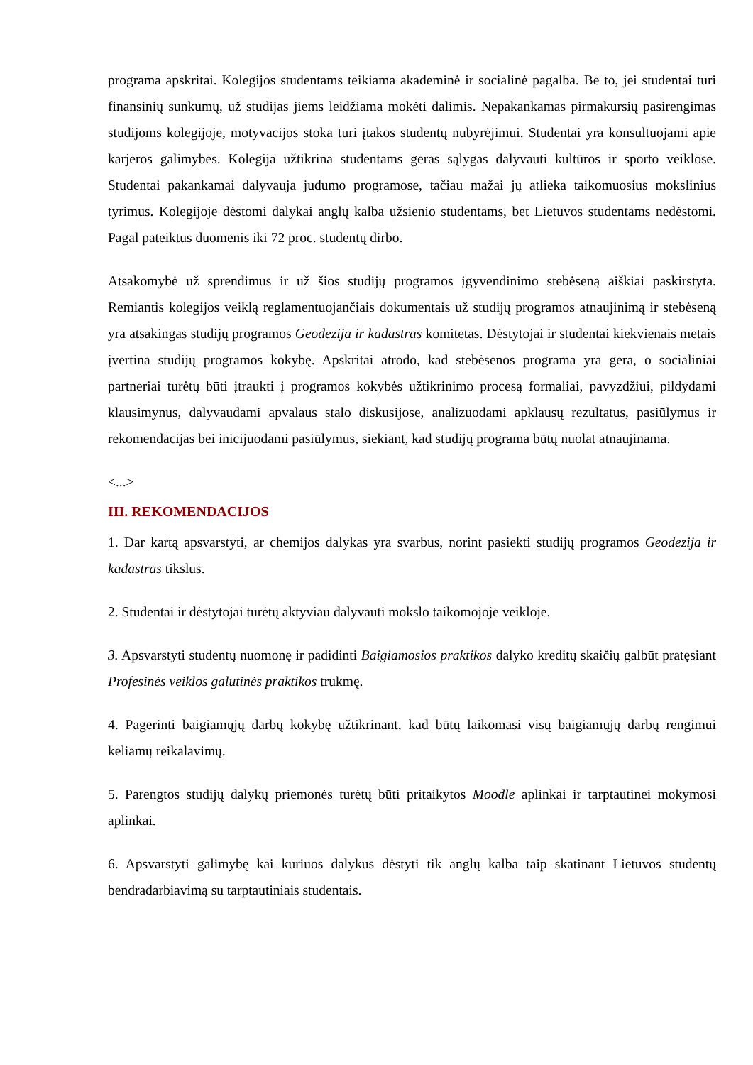programa apskritai. Kolegijos studentams teikiama akademinė ir socialinė pagalba. Be to, jei studentai turi finansinių sunkumų, už studijas jiems leidžiama mokėti dalimis. Nepakankamas pirmakursių pasirengimas studijoms kolegijoje, motyvacijos stoka turi įtakos studentų nubyrėjimui. Studentai yra konsultuojami apie karjeros galimybes. Kolegija užtikrina studentams geras sąlygas dalyvauti kultūros ir sporto veiklose. Studentai pakankamai dalyvauja judumo programose, tačiau mažai jų atlieka taikomuosius mokslinius tyrimus. Kolegijoje dėstomi dalykai anglų kalba užsienio studentams, bet Lietuvos studentams nedėstomi. Pagal pateiktus duomenis iki 72 proc. studentų dirbo.
Atsakomybė už sprendimus ir už šios studijų programos įgyvendinimo stebėseną aiškiai paskirstyta. Remiantis kolegijos veiklą reglamentuojančiais dokumentais už studijų programos atnaujinimą ir stebėseną yra atsakingas studijų programos Geodezija ir kadastras komitetas. Dėstytojai ir studentai kiekvienais metais įvertina studijų programos kokybę. Apskritai atrodo, kad stebėsenos programa yra gera, o socialiniai partneriai turėtų būti įtraukti į programos kokybės užtikrinimo procesą formaliai, pavyzdžiui, pildydami klausimynus, dalyvaudami apvalaus stalo diskusijose, analizuodami apklausų rezultatus, pasiūlymus ir rekomendacijas bei inicijuodami pasiūlymus, siekiant, kad studijų programa būtų nuolat atnaujinama.
<...>
III. REKOMENDACIJOS
1. Dar kartą apsvarstyti, ar chemijos dalykas yra svarbus, norint pasiekti studijų programos Geodezija ir kadastras tikslus.
2. Studentai ir dėstytojai turėtų aktyviau dalyvauti mokslo taikomojoje veikloje.
3. Apsvarstyti studentų nuomonę ir padidinti Baigiamosios praktikos dalyko kreditų skaičių galbūt pratęsiant Profesinės veiklos galutinės praktikos trukmę.
4. Pagerinti baigiamųjų darbų kokybę užtikrinant, kad būtų laikomasi visų baigiamųjų darbų rengimui keliamų reikalavimų.
5. Parengtos studijų dalykų priemonės turėtų būti pritaikytos Moodle aplinkai ir tarptautinei mokymosi aplinkai.
6. Apsvarstyti galimybę kai kuriuos dalykus dėstyti tik anglų kalba taip skatinant Lietuvos studentų bendradarbiavimą su tarptautiniais studentais.